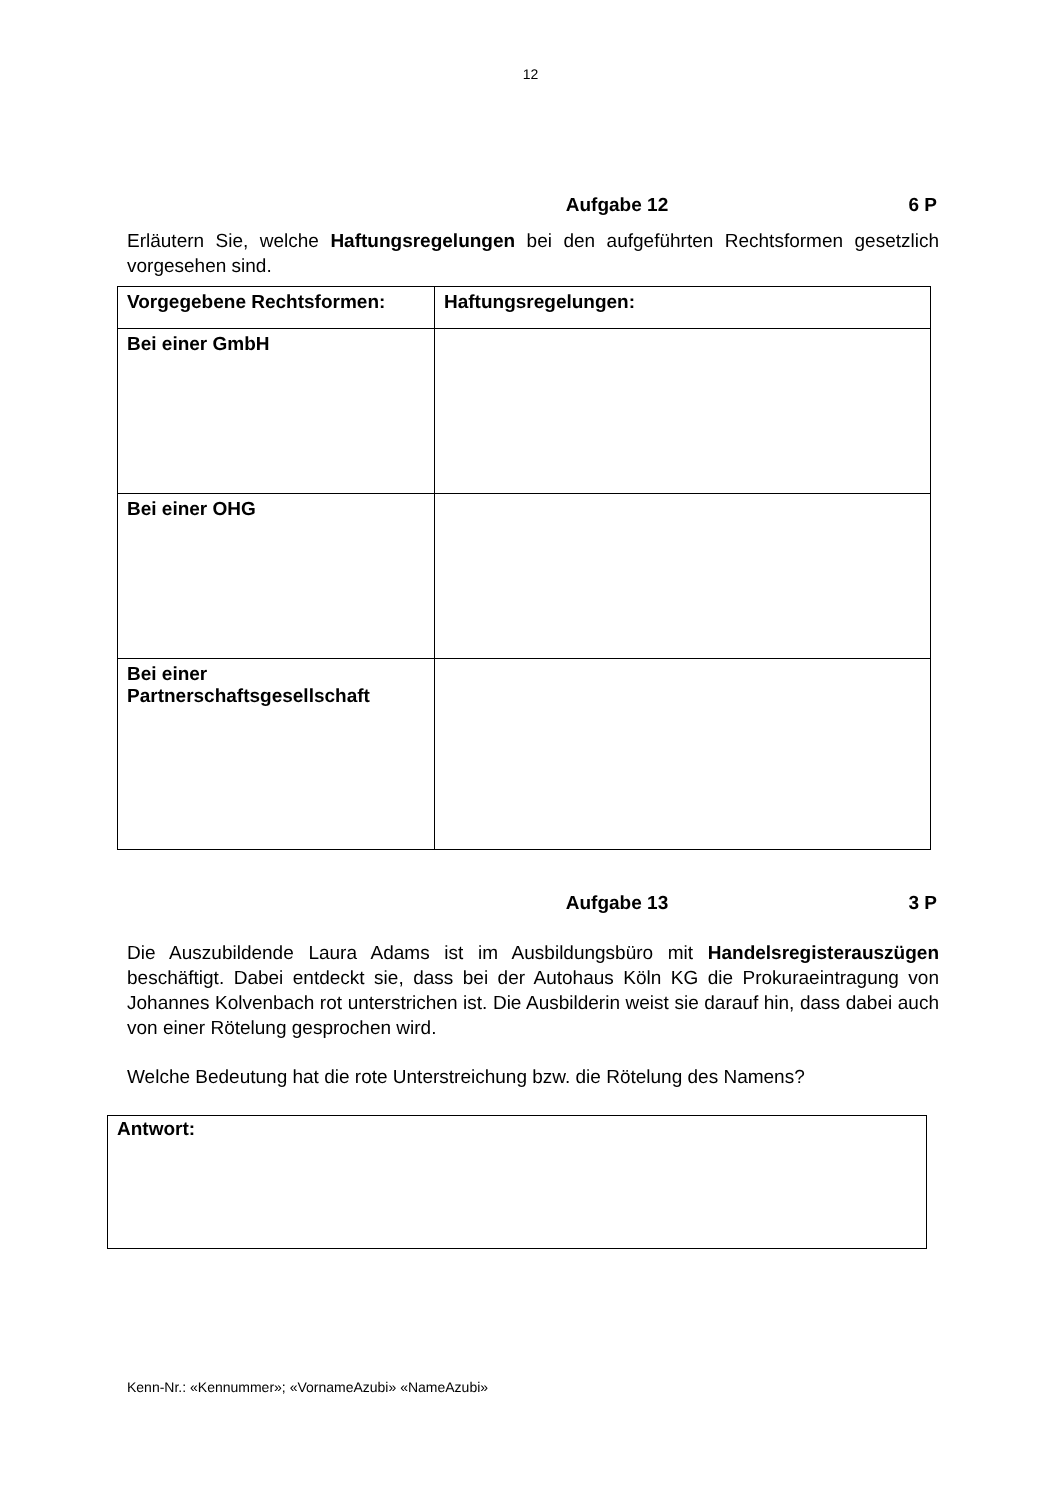12
Aufgabe 12 6 P
Erläutern Sie, welche Haftungsregelungen bei den aufgeführten Rechtsformen gesetzlich vorgesehen sind.
| Vorgegebene Rechtsformen: | Haftungsregelungen: |
| --- | --- |
| Bei einer GmbH | |
| Bei einer OHG | |
| Bei einer Partnerschaftsgesellschaft | |
Aufgabe 13 3 P
Die Auszubildende Laura Adams ist im Ausbildungsbüro mit Handelsregisterauszügen beschäftigt. Dabei entdeckt sie, dass bei der Autohaus Köln KG die Prokuraeintragung von Johannes Kolvenbach rot unterstrichen ist. Die Ausbilderin weist sie darauf hin, dass dabei auch von einer Rötelung gesprochen wird.
Welche Bedeutung hat die rote Unterstreichung bzw. die Rötelung des Namens?
Antwort:
Kenn-Nr.: «Kennummer»; «VornameAzubi» «NameAzubi»